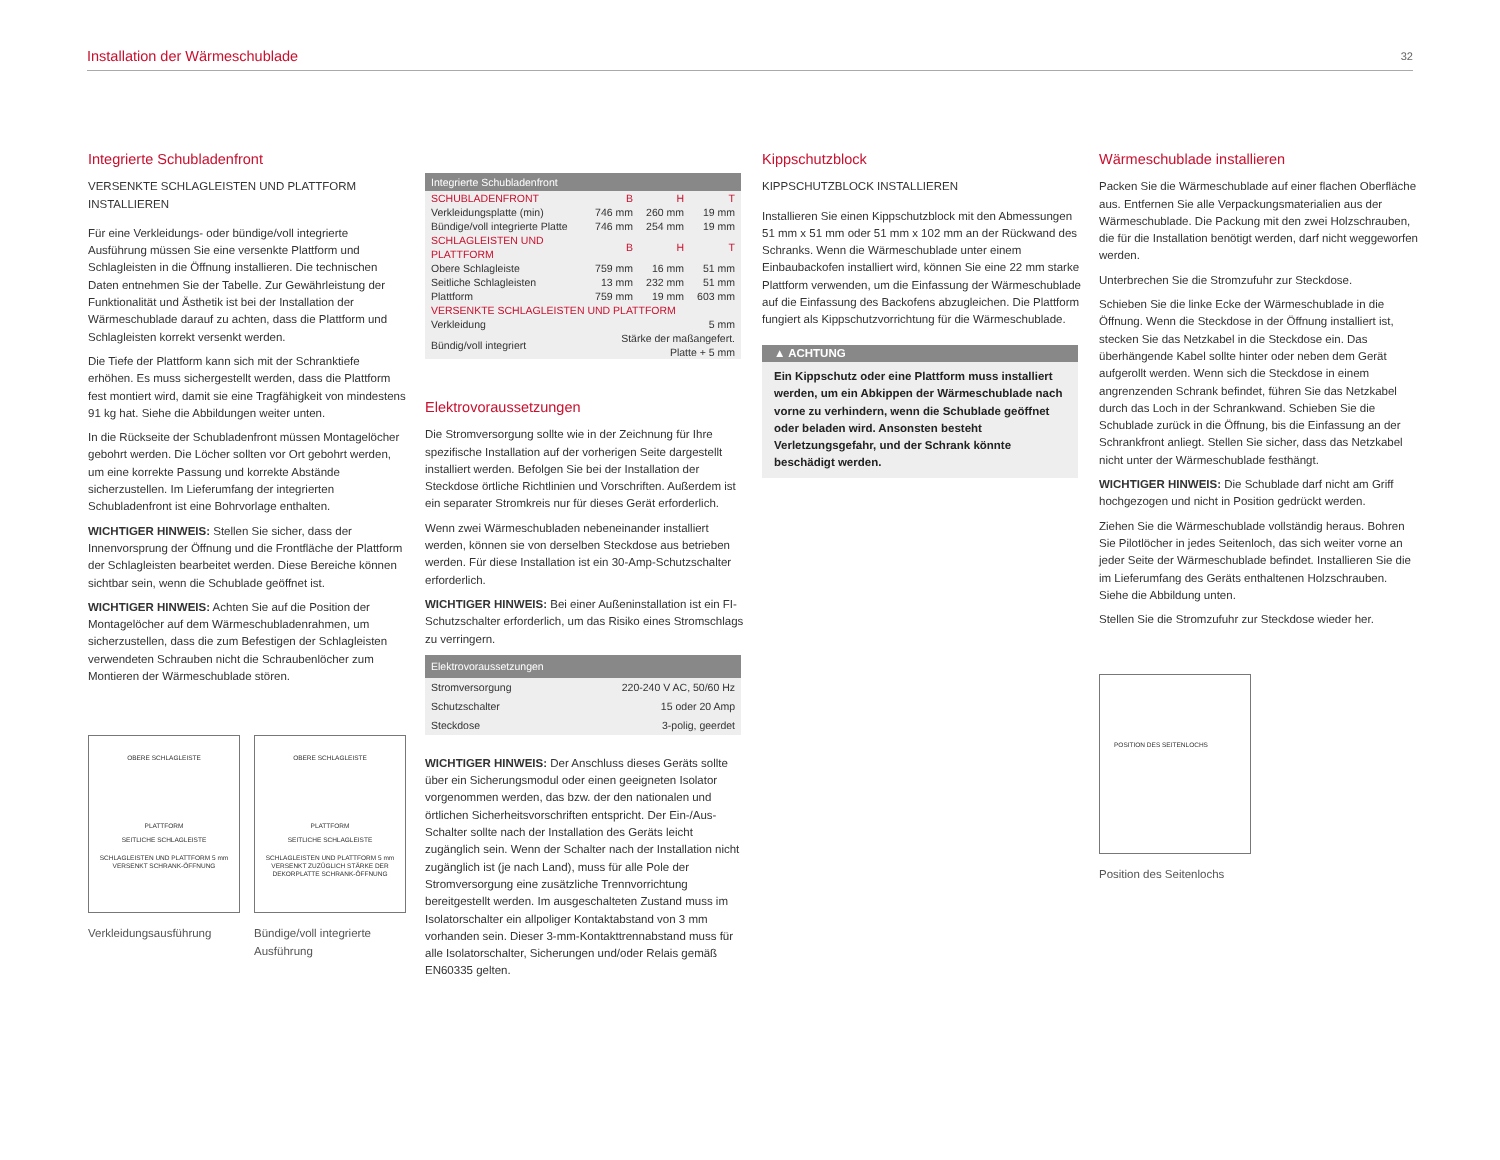Installation der Wärmeschublade 32
Integrierte Schubladenfront
VERSENKTE SCHLAGLEISTEN UND PLATTFORM INSTALLIEREN
Für eine Verkleidungs- oder bündige/voll integrierte Ausführung müssen Sie eine versenkte Plattform und Schlagleisten in die Öffnung installieren. Die technischen Daten entnehmen Sie der Tabelle. Zur Gewährleistung der Funktionalität und Ästhetik ist bei der Installation der Wärmeschublade darauf zu achten, dass die Plattform und Schlagleisten korrekt versenkt werden.
Die Tiefe der Plattform kann sich mit der Schranktiefe erhöhen. Es muss sichergestellt werden, dass die Plattform fest montiert wird, damit sie eine Tragfähigkeit von mindestens 91 kg hat. Siehe die Abbildungen weiter unten.
In die Rückseite der Schubladenfront müssen Montagelöcher gebohrt werden. Die Löcher sollten vor Ort gebohrt werden, um eine korrekte Passung und korrekte Abstände sicherzustellen. Im Lieferumfang der integrierten Schubladenfront ist eine Bohrvorlage enthalten.
WICHTIGER HINWEIS: Stellen Sie sicher, dass der Innenvorsprung der Öffnung und die Frontfläche der Plattform der Schlagleisten bearbeitet werden. Diese Bereiche können sichtbar sein, wenn die Schublade geöffnet ist.
WICHTIGER HINWEIS: Achten Sie auf die Position der Montagelöcher auf dem Wärmeschubladenrahmen, um sicherzustellen, dass die zum Befestigen der Schlagleisten verwendeten Schrauben nicht die Schraubenlöcher zum Montieren der Wärmeschublade stören.
OBERE SCHLAGLEISTE
PLATTFORM
SEITLICHE SCHLAGLEISTE
SCHLAGLEISTEN UND PLATTFORM 5 mm VERSENKT SCHRANK-ÖFFNUNG
Verkleidungsausführung
OBERE SCHLAGLEISTE
PLATTFORM
SEITLICHE SCHLAGLEISTE
SCHLAGLEISTEN UND PLATTFORM 5 mm VERSENKT ZUZÜGLICH STÄRKE DER DEKORPLATTE SCHRANK-ÖFFNUNG
Bündige/voll integrierte Ausführung
| Integrierte Schubladenfront | | | |
| --- | --- | --- | --- |
| SCHUBLADENFRONT | B | H | T |
| Verkleidungsplatte (min) | 746 mm | 260 mm | 19 mm |
| Bündige/voll integrierte Platte | 746 mm | 254 mm | 19 mm |
| SCHLAGLEISTEN UND PLATTFORM | B | H | T |
| Obere Schlagleiste | 759 mm | 16 mm | 51 mm |
| Seitliche Schlagleisten | 13 mm | 232 mm | 51 mm |
| Plattform | 759 mm | 19 mm | 603 mm |
| VERSENKTE SCHLAGLEISTEN UND PLATTFORM | | | |
| Verkleidung | | | 5 mm |
| Bündig/voll integriert | Stärke der maßangefert. Platte + 5 mm | | |
Elektrovoraussetzungen
Die Stromversorgung sollte wie in der Zeichnung für Ihre spezifische Installation auf der vorherigen Seite dargestellt installiert werden. Befolgen Sie bei der Installation der Steckdose örtliche Richtlinien und Vorschriften. Außerdem ist ein separater Stromkreis nur für dieses Gerät erforderlich.
Wenn zwei Wärmeschubladen nebeneinander installiert werden, können sie von derselben Steckdose aus betrieben werden. Für diese Installation ist ein 30-Amp-Schutzschalter erforderlich.
WICHTIGER HINWEIS: Bei einer Außeninstallation ist ein FI-Schutzschalter erforderlich, um das Risiko eines Stromschlags zu verringern.
| Elektrovoraussetzungen | |
| --- | --- |
| Stromversorgung | 220-240 V AC, 50/60 Hz |
| Schutzschalter | 15 oder 20 Amp |
| Steckdose | 3-polig, geerdet |
WICHTIGER HINWEIS: Der Anschluss dieses Geräts sollte über ein Sicherungsmodul oder einen geeigneten Isolator vorgenommen werden, das bzw. der den nationalen und örtlichen Sicherheitsvorschriften entspricht. Der Ein-/Aus-Schalter sollte nach der Installation des Geräts leicht zugänglich sein. Wenn der Schalter nach der Installation nicht zugänglich ist (je nach Land), muss für alle Pole der Stromversorgung eine zusätzliche Trennvorrichtung bereitgestellt werden. Im ausgeschalteten Zustand muss im Isolatorschalter ein allpoliger Kontaktabstand von 3 mm vorhanden sein. Dieser 3-mm-Kontakttrennabstand muss für alle Isolatorschalter, Sicherungen und/oder Relais gemäß EN60335 gelten.
Kippschutzblock
KIPPSCHUTZBLOCK INSTALLIEREN
Installieren Sie einen Kippschutzblock mit den Abmessungen 51 mm x 51 mm oder 51 mm x 102 mm an der Rückwand des Schranks. Wenn die Wärmeschublade unter einem Einbaubackofen installiert wird, können Sie eine 22 mm starke Plattform verwenden, um die Einfassung der Wärmeschublade auf die Einfassung des Backofens abzugleichen. Die Plattform fungiert als Kippschutzvorrichtung für die Wärmeschublade.
▲ ACHTUNG
Ein Kippschutz oder eine Plattform muss installiert werden, um ein Abkippen der Wärmeschublade nach vorne zu verhindern, wenn die Schublade geöffnet oder beladen wird. Ansonsten besteht Verletzungsgefahr, und der Schrank könnte beschädigt werden.
Wärmeschublade installieren
Packen Sie die Wärmeschublade auf einer flachen Oberfläche aus. Entfernen Sie alle Verpackungsmaterialien aus der Wärmeschublade. Die Packung mit den zwei Holzschrauben, die für die Installation benötigt werden, darf nicht weggeworfen werden.
Unterbrechen Sie die Stromzufuhr zur Steckdose.
Schieben Sie die linke Ecke der Wärmeschublade in die Öffnung. Wenn die Steckdose in der Öffnung installiert ist, stecken Sie das Netzkabel in die Steckdose ein. Das überhängende Kabel sollte hinter oder neben dem Gerät aufgerollt werden. Wenn sich die Steckdose in einem angrenzenden Schrank befindet, führen Sie das Netzkabel durch das Loch in der Schrankwand. Schieben Sie die Schublade zurück in die Öffnung, bis die Einfassung an der Schrankfront anliegt. Stellen Sie sicher, dass das Netzkabel nicht unter der Wärmeschublade festhängt.
WICHTIGER HINWEIS: Die Schublade darf nicht am Griff hochgezogen und nicht in Position gedrückt werden.
Ziehen Sie die Wärmeschublade vollständig heraus. Bohren Sie Pilotlöcher in jedes Seitenloch, das sich weiter vorne an jeder Seite der Wärmeschublade befindet. Installieren Sie die im Lieferumfang des Geräts enthaltenen Holzschrauben. Siehe die Abbildung unten.
Stellen Sie die Stromzufuhr zur Steckdose wieder her.
POSITION DES SEITENLOCHS
Position des Seitenlochs